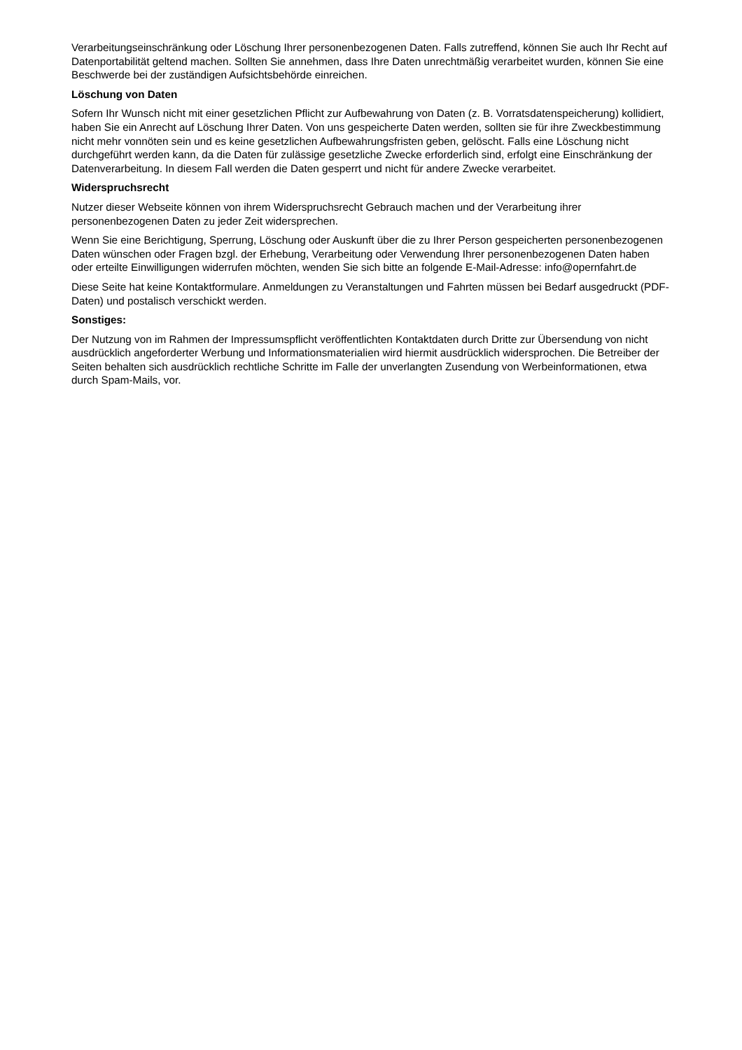Verarbeitungseinschränkung oder Löschung Ihrer personenbezogenen Daten. Falls zutreffend, können Sie auch Ihr Recht auf Datenportabilität geltend machen. Sollten Sie annehmen, dass Ihre Daten unrechtmäßig verarbeitet wurden, können Sie eine Beschwerde bei der zuständigen Aufsichtsbehörde einreichen.
Löschung von Daten
Sofern Ihr Wunsch nicht mit einer gesetzlichen Pflicht zur Aufbewahrung von Daten (z. B. Vorratsdatenspeicherung) kollidiert, haben Sie ein Anrecht auf Löschung Ihrer Daten. Von uns gespeicherte Daten werden, sollten sie für ihre Zweckbestimmung nicht mehr vonnöten sein und es keine gesetzlichen Aufbewahrungsfristen geben, gelöscht. Falls eine Löschung nicht durchgeführt werden kann, da die Daten für zulässige gesetzliche Zwecke erforderlich sind, erfolgt eine Einschränkung der Datenverarbeitung. In diesem Fall werden die Daten gesperrt und nicht für andere Zwecke verarbeitet.
Widerspruchsrecht
Nutzer dieser Webseite können von ihrem Widerspruchsrecht Gebrauch machen und der Verarbeitung ihrer personenbezogenen Daten zu jeder Zeit widersprechen.
Wenn Sie eine Berichtigung, Sperrung, Löschung oder Auskunft über die zu Ihrer Person gespeicherten personenbezogenen Daten wünschen oder Fragen bzgl. der Erhebung, Verarbeitung oder Verwendung Ihrer personenbezogenen Daten haben oder erteilte Einwilligungen widerrufen möchten, wenden Sie sich bitte an folgende E-Mail-Adresse: info@opernfahrt.de
Diese Seite hat keine Kontaktformulare. Anmeldungen zu Veranstaltungen und Fahrten müssen bei Bedarf ausgedruckt (PDF-Daten) und postalisch verschickt werden.
Sonstiges:
Der Nutzung von im Rahmen der Impressumspflicht veröffentlichten Kontaktdaten durch Dritte zur Übersendung von nicht ausdrücklich angeforderter Werbung und Informationsmaterialien wird hiermit ausdrücklich widersprochen. Die Betreiber der Seiten behalten sich ausdrücklich rechtliche Schritte im Falle der unverlangten Zusendung von Werbeinformationen, etwa durch Spam-Mails, vor.